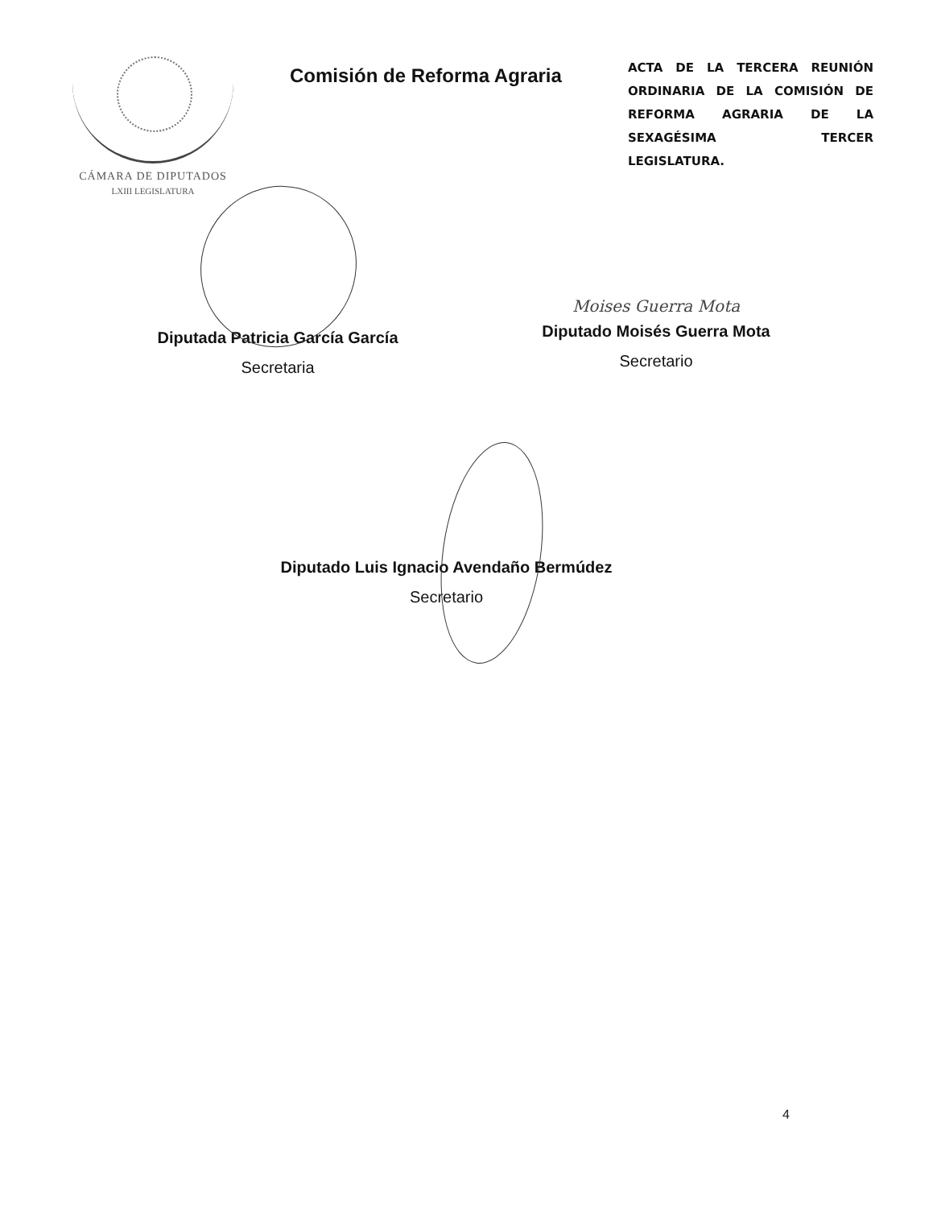CÁMARA DE DIPUTADOS
LXIII LEGISLATURA
Comisión de Reforma Agraria
ACTA DE LA TERCERA REUNIÓN ORDINARIA DE LA COMISIÓN DE REFORMA AGRARIA DE LA SEXAGÉSIMA TERCER LEGISLATURA.
Diputada Patricia García García
Secretaria
Moises Guerra Mota
Diputado Moisés Guerra Mota
Secretario
Diputado Luis Ignacio Avendaño Bermúdez
Secretario
4